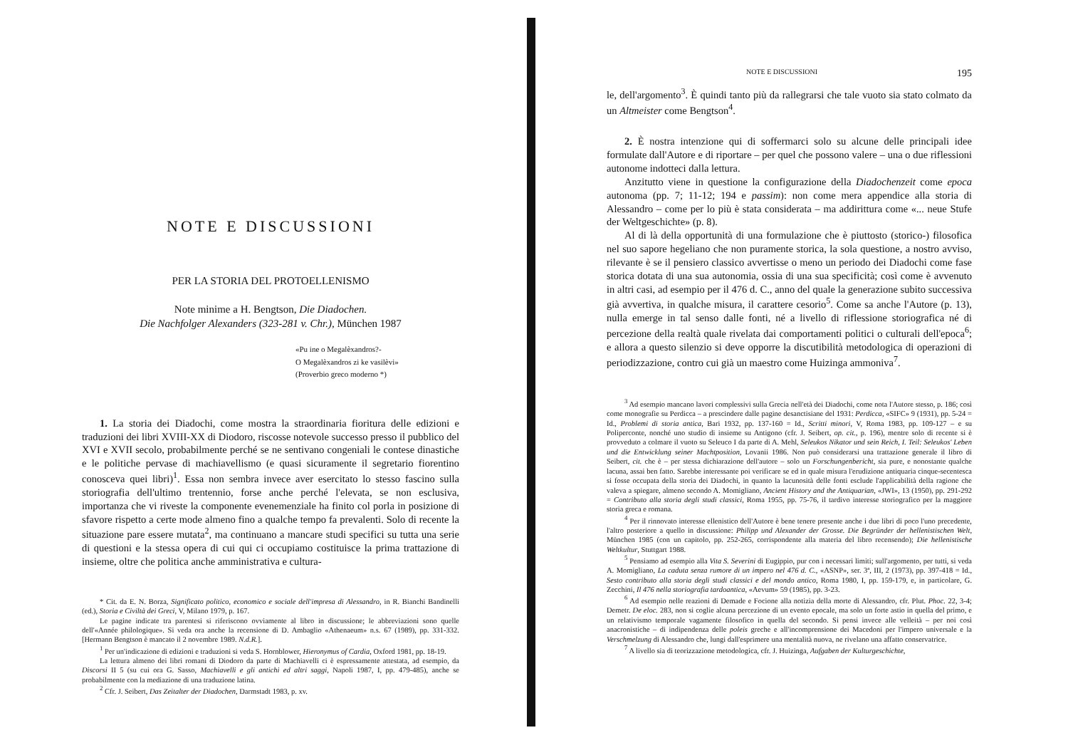NOTE E DISCUSSIONI
PER LA STORIA DEL PROTOELLENISMO
Note minime a H. Bengtson, Die Diadochen.
Die Nachfolger Alexanders (323-281 v. Chr.), München 1987
«Pu ine o Megalèxandros?-
O Megalèxandros zi ke vasilèvi»
(Proverbio greco moderno *)
1. La storia dei Diadochi, come mostra la straordinaria fioritura delle edizioni e traduzioni dei libri XVIII-XX di Diodoro, riscosse notevole successo presso il pubblico del XVI e XVII secolo, probabilmente perché se ne sentivano congeniali le contese dinastiche e le politiche pervase di machiavellismo (e quasi sicuramente il segretario fiorentino conosceva quei libri)<sup>1</sup>. Essa non sembra invece aver esercitato lo stesso fascino sulla storiografia dell'ultimo trentennio, forse anche perché l'elevata, se non esclusiva, importanza che vi riveste la componente evenemenziale ha finito col porla in posizione di sfavore rispetto a certe mode almeno fino a qualche tempo fa prevalenti. Solo di recente la situazione pare essere mutata<sup>2</sup>, ma continuano a mancare studi specifici su tutta una serie di questioni e la stessa opera di cui qui ci occupiamo costituisce la prima trattazione di insieme, oltre che politica anche amministrativa e cultura-
* Cit. da E. N. Borza, Significato politico, economico e sociale dell'impresa di Alessandro, in R. Bianchi Bandinelli (ed.), Storia e Civiltà dei Greci, V, Milano 1979, p. 167.
Le pagine indicate tra parentesi si riferiscono ovviamente al libro in discussione; le abbreviazioni sono quelle dell'«Année philologique». Si veda ora anche la recensione di D. Ambaglio «Athenaeum» n.s. 67 (1989), pp. 331-332. [Hermann Bengtson è mancato il 2 novembre 1989. N.d.R.].
<sup>1</sup> Per un'indicazione di edizioni e traduzioni si veda S. Hornblower, Hieronymus of Cardia, Oxford 1981, pp. 18-19.
La lettura almeno dei libri romani di Diodoro da parte di Machiavelli ci è espressamente attestata, ad esempio, da Discorsi II 5 (su cui ora G. Sasso, Machiavelli e gli antichi ed altri saggi, Napoli 1987, I, pp. 479-485), anche se probabilmente con la mediazione di una traduzione latina.
<sup>2</sup> Cfr. J. Seibert, Das Zeitalter der Diadochen, Darmstadt 1983, p. xv.
NOTE E DISCUSSIONI 195
le, dell'argomento<sup>3</sup>. È quindi tanto più da rallegrarsi che tale vuoto sia stato colmato da un Altmeister come Bengtson<sup>4</sup>.
2. È nostra intenzione qui di soffermarci solo su alcune delle principali idee formulate dall'Autore e di riportare – per quel che possono valere – una o due riflessioni autonome indotteci dalla lettura.
Anzitutto viene in questione la configurazione della Diadochenzeit come epoca autonoma (pp. 7; 11-12; 194 e passim): non come mera appendice alla storia di Alessandro – come per lo più è stata considerata – ma addirittura come «... neue Stufe der Weltgeschichte» (p. 8).
Al di là della opportunità di una formulazione che è piuttosto (storico-) filosofica nel suo sapore hegeliano che non puramente storica, la sola questione, a nostro avviso, rilevante è se il pensiero classico avvertisse o meno un periodo dei Diadochi come fase storica dotata di una sua autonomia, ossia di una sua specificità; così come è avvenuto in altri casi, ad esempio per il 476 d. C., anno del quale la generazione subito successiva già avvertiva, in qualche misura, il carattere cesorio<sup>5</sup>. Come sa anche l'Autore (p. 13), nulla emerge in tal senso dalle fonti, né a livello di riflessione storiografica né di percezione della realtà quale rivelata dai comportamenti politici o culturali dell'epoca<sup>6</sup>; e allora a questo silenzio si deve opporre la discutibilità metodologica di operazioni di periodizzazione, contro cui già un maestro come Huizinga ammoniva<sup>7</sup>.
<sup>3</sup> Ad esempio mancano lavori complessivi sulla Grecia nell'età dei Diadochi, come nota l'Autore stesso, p. 186; così come monografie su Perdicca – a prescindere dalle pagine desanctisiane del 1931: Perdicca, «SIFC» 9 (1931), pp. 5-24 = Id., Problemi di storia antica, Bari 1932, pp. 137-160 = Id., Scritti minori, V, Roma 1983, pp. 109-127 – e su Poliperconte, nonché uno studio di insieme su Antigono (cfr. J. Seibert, op. cit., p. 196), mentre solo di recente si è provveduto a colmare il vuoto su Seleuco I da parte di A. Mehl, Seleukos Nikator und sein Reich, I. Teil: Seleukos' Leben und die Entwicklung seiner Machtposition, Lovanii 1986. Non può considerarsi una trattazione generale il libro di Seibert, cit. che è – per stessa dichiarazione dell'autore – solo un Forschungenbericht, sia pure, e nonostante qualche lacuna, assai ben fatto. Sarebbe interessante poi verificare se ed in quale misura l'erudizione antiquaria cinque-secentesca si fosse occupata della storia dei Diadochi, in quanto la lacunosità delle fonti esclude l'applicabilità della ragione che valeva a spiegare, almeno secondo A. Momigliano, Ancient History and the Antiquarian, «JWI», 13 (1950), pp. 291-292 = Contributo alla storia degli studi classici, Roma 1955, pp. 75-76, il tardivo interesse storiografico per la maggiore storia greca e romana.
<sup>4</sup> Per il rinnovato interesse ellenistico dell'Autore è bene tenere presente anche i due libri di poco l'uno precedente, l'altro posteriore a quello in discussione: Philipp und Alexander der Grosse. Die Begründer der hellenistischen Welt, München 1985 (con un capitolo, pp. 252-265, corrispondente alla materia del libro recensendo); Die hellenistische Weltkultur, Stuttgart 1988.
<sup>5</sup> Pensiamo ad esempio alla Vita S. Severini di Eugippio, pur con i necessari limiti; sull'argomento, per tutti, si veda A. Momigliano, La caduta senza rumore di un impero nel 476 d. C., «ASNP», ser. 3ª, III, 2 (1973), pp. 397-418 = Id., Sesto contributo alla storia degli studi classici e del mondo antico, Roma 1980, I, pp. 159-179, e, in particolare, G. Zecchini, Il 476 nella storiografia tardoantica, «Aevum» 59 (1985), pp. 3-23.
<sup>6</sup> Ad esempio nelle reazioni di Demade e Focione alla notizia della morte di Alessandro, cfr. Plut. Phoc. 22, 3-4; Demetr. De eloc. 283, non si coglie alcuna percezione di un evento epocale, ma solo un forte astio in quella del primo, e un relativismo temporale vagamente filosofico in quella del secondo. Si pensi invece alle velleità – per noi così anacronistiche – di indipendenza delle poleis greche e all'incomprensione dei Macedoni per l'impero universale e la Verschmelzung di Alessandro che, lungi dall'esprimere una mentalità nuova, ne rivelano una affatto conservatrice.
<sup>7</sup> A livello sia di teorizzazione metodologica, cfr. J. Huizinga, Aufgaben der Kulturgeschichte,